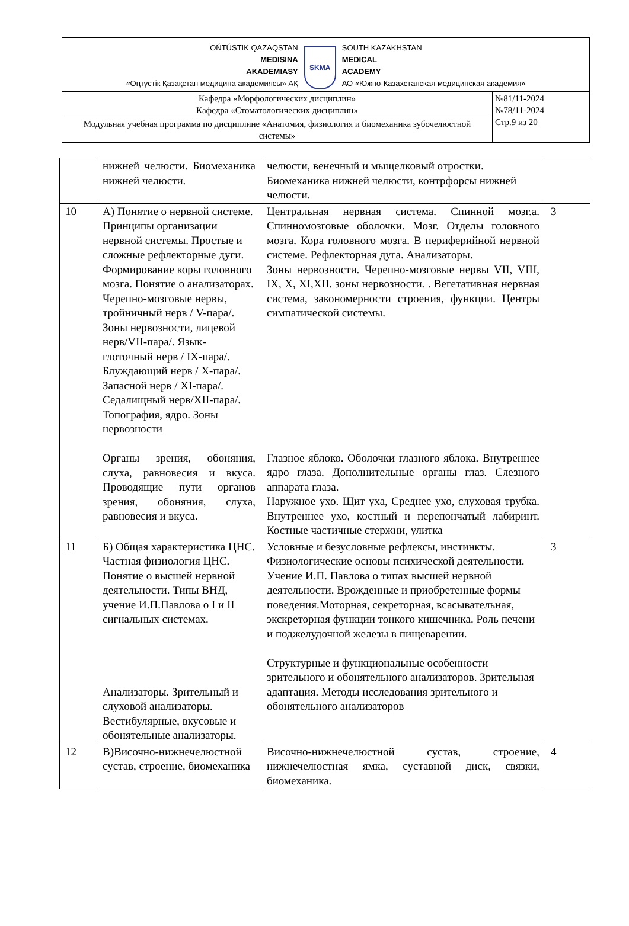| OŃTÚSTIK QAZAQSTAN MEDISINA AKADEMIASY «Оңтүстік Қазақстан медицина академиясы» АҚ SKMA SOUTH KAZAKHSTAN MEDICAL ACADEMY АО «Южно-Казахстанская медицинская академия» | |
| Кафедра «Морфологических дисциплин» Кафедра «Стоматологических дисциплин» | №81/11-2024 №78/11-2024 Стр.9 из 20 |
| Модульная учебная программа по дисциплине «Анатомия, физиология и биомеханика зубочелюстной системы» | |
| | нижней челюсти. Биомеханика нижней челюсти. | челюсти, венечный и мыщелковый отростки. Биомеханика нижней челюсти, контрфорсы нижней челюсти. | |
| 10 | А) Понятие о нервной системе. Принципы организации нервной системы. Простые и сложные рефлекторные дуги. Формирование коры головного мозга. Понятие о анализаторах. Черепно-мозговые нервы, тройничный нерв / V-пара/. Зоны нервозности, лицевой нерв/VII-пара/. Язык-глоточный нерв / IX-пара/. Блуждающий нерв / X-пара/. Запасной нерв / XI-пара/. Седалищный нерв/XII-пара/. Топография, ядро. Зоны нервозности Органы зрения, обоняния, слуха, равновесия и вкуса. Проводящие пути органов зрения, обоняния, слуха, равновесия и вкуса. | Центральная нервная система. Спинной мозг.а. Спинномозговые оболочки. Мозг. Отделы головного мозга. Кора головного мозга. В периферийной нервной системе. Рефлекторная дуга. Анализаторы. Зоны нервозности. Черепно-мозговые нервы VII, VIII, IX, X, XI,XII. зоны нервозности. . Вегетативная нервная система, закономерности строения, функции. Центры симпатической системы. Глазное яблоко. Оболочки глазного яблока. Внутреннее ядро глаза. Дополнительные органы глаз. Слезного аппарата глаза. Наружное ухо. Щит уха, Среднее ухо, слуховая трубка. Внутреннее ухо, костный и перепончатый лабиринт. Костные частичные стержни, улитка | 3 |
| 11 | Б) Общая характеристика ЦНС. Частная физиология ЦНС. Понятие о высшей нервной деятельности. Типы ВНД, учение И.П.Павлова о I и II сигнальных системах. Анализаторы. Зрительный и слуховой анализаторы. Вестибулярные, вкусовые и обонятельные анализаторы. | Условные и безусловные рефлексы, инстинкты. Физиологические основы психической деятельности. Учение И.П. Павлова о типах высшей нервной деятельности. Врожденные и приобретенные формы поведения.Моторная, секреторная, всасывательная, экскреторная функции тонкого кишечника. Роль печени и поджелудочной железы в пищеварении. Структурные и функциональные особенности зрительного и обонятельного анализаторов. Зрительная адаптация. Методы исследования зрительного и обонятельного анализаторов | 3 |
| 12 | В)Височно-нижнечелюстной сустав, строение, биомеханика | Височно-нижнечелюстной сустав, строение, нижнечелюстная ямка, суставной диск, связки, биомеханика. | 4 |